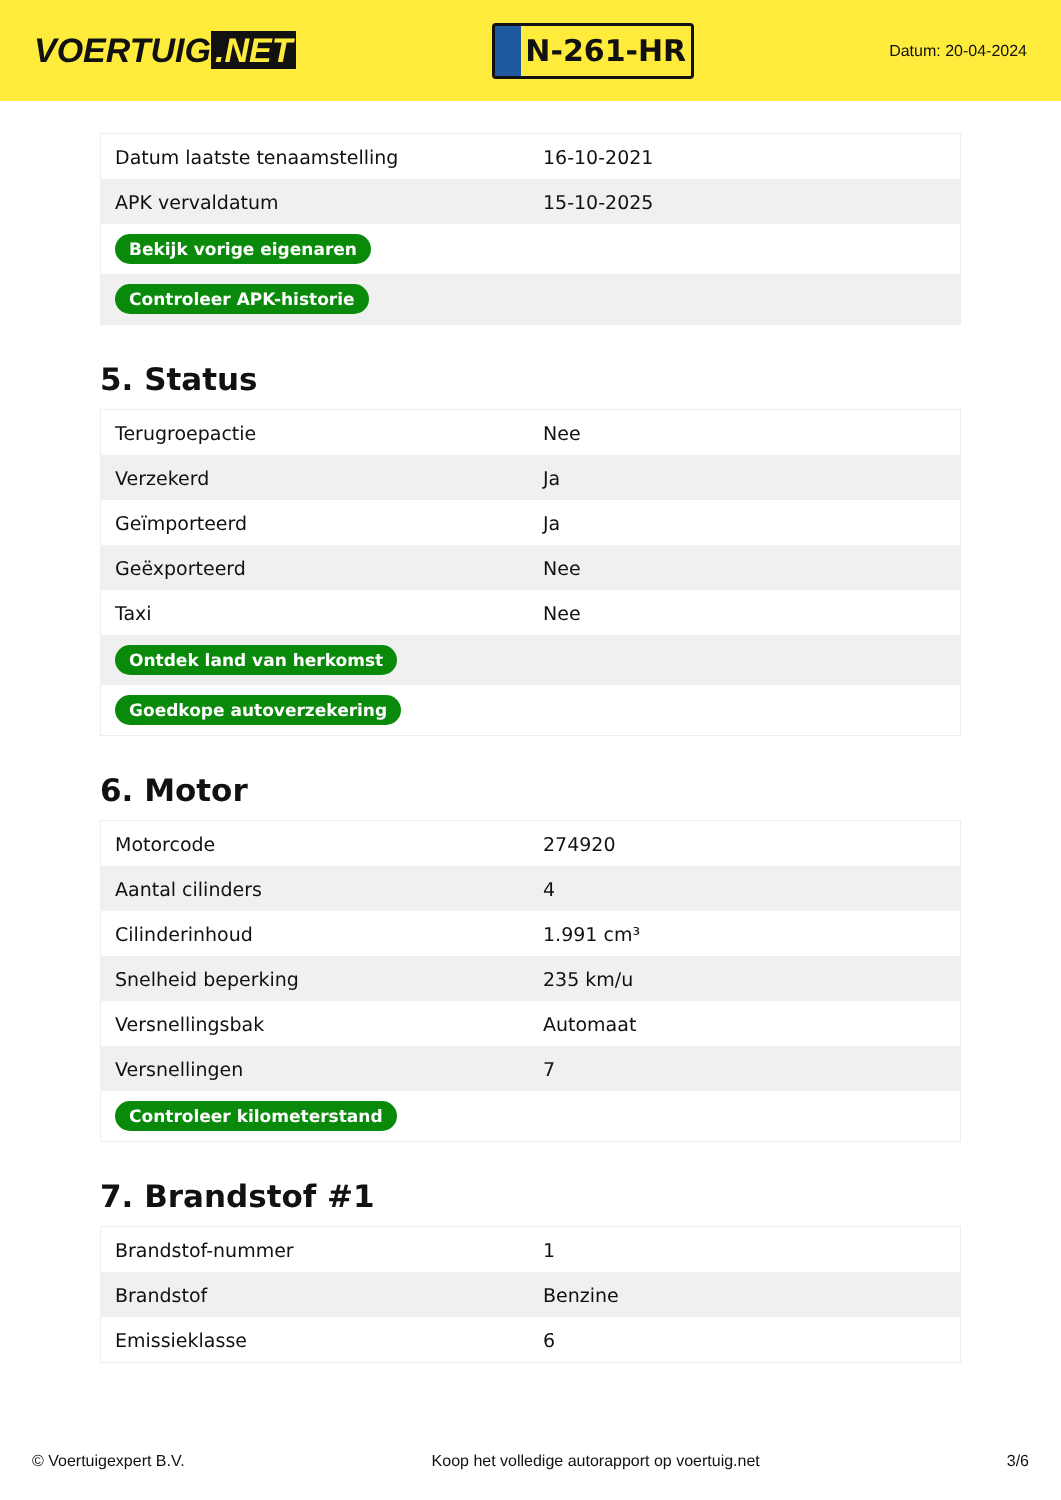VOERTUIG.NET
N-261-HR
Datum: 20-04-2024
| Datum laatste tenaamstelling | 16-10-2021 |
| APK vervaldatum | 15-10-2025 |
| Bekijk vorige eigenaren | |
| Controleer APK-historie | |
5. Status
| Terugroepactie | Nee |
| Verzekerd | Ja |
| Geïmporteerd | Ja |
| Geëxporteerd | Nee |
| Taxi | Nee |
| Ontdek land van herkomst | |
| Goedkope autoverzekering | |
6. Motor
| Motorcode | 274920 |
| Aantal cilinders | 4 |
| Cilinderinhoud | 1.991 cm³ |
| Snelheid beperking | 235 km/u |
| Versnellingsbak | Automaat |
| Versnellingen | 7 |
| Controleer kilometerstand | |
7. Brandstof #1
| Brandstof-nummer | 1 |
| Brandstof | Benzine |
| Emissieklasse | 6 |
© Voertuigexpert B.V. Koop het volledige autorapport op voertuig.net 3/6